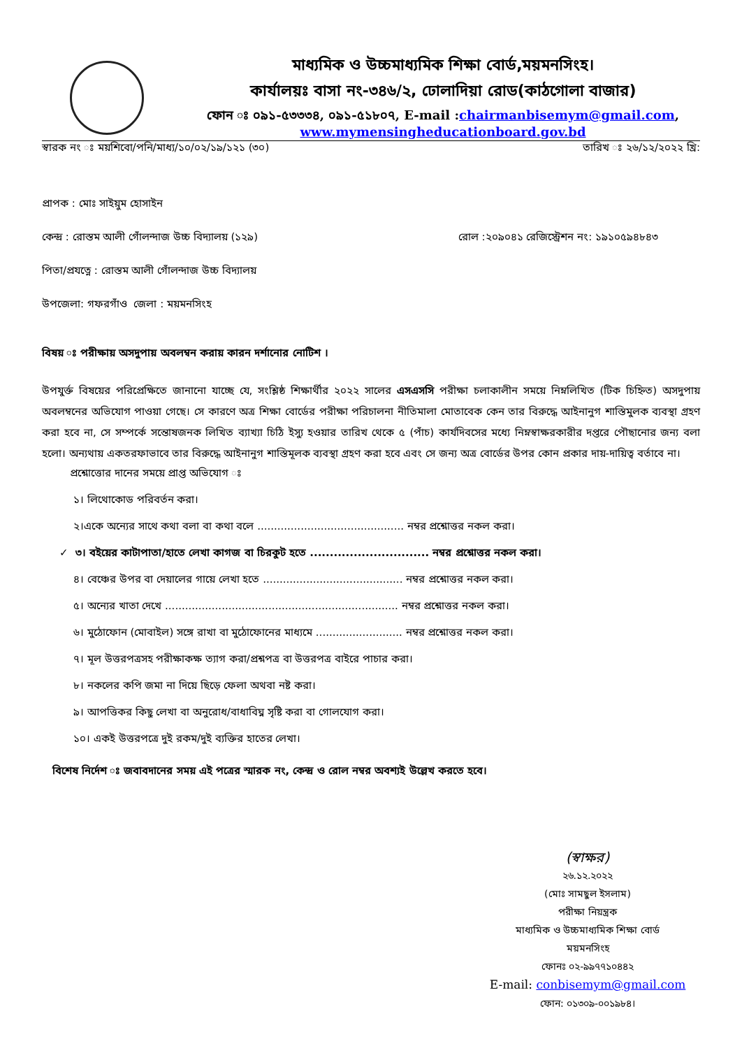মাধ্যমিক ও উচ্চমাধ্যমিক শিক্ষা বোর্ড,ময়মনসিংহ।
কার্যালয়ঃ বাসা নং-৩৪৬/২, ঢোলাদিয়া রোড(কাঠগোলা বাজার)
ফোন ঃ ০৯১-৫৩৩৩৪, ০৯১-৫১৮০৭, E-mail :chairmanbisemym@gmail.com,
www.mymensingheducationboard.gov.bd
স্বারক নং ঃ ময়শিবো/পনি/মাধ্য/১০/০২/১৯/১২১ (৩০) তারিখ ঃ ২৬/১২/২০২২ খ্রি:
প্রাপক : মোঃ সাইয়ুম হোসাইন
কেন্দ্র : রোস্তম আলী গোঁলন্দাজ উচ্চ বিদ্যালয় (১২৯) রোল :২০৯০৪১ রেজিস্ট্রেশন নং: ১৯১০৫৯৪৮৪৩
পিতা/প্রযত্নে : রোস্তম আলী গোঁলন্দাজ উচ্চ বিদ্যালয়
উপজেলা: গফরগাঁও জেলা : ময়মনসিংহ
বিষয় ঃ পরীক্ষায় অসদুপায় অবলম্বন করায় কারন দর্শানোর নোটিশ ।
উপযুর্ক্ত বিষয়ের পরিপ্রেক্ষিতে জানানো যাচ্ছে যে, সংশ্লিষ্ঠ শিক্ষার্থীর ২০২২ সালের এসএসসি পরীক্ষা চলাকালীন সময়ে নিম্নলিখিত (টিক চিহ্নিত) অসদুপায় অবলম্বনের অভিযোগ পাওয়া গেছে। সে কারণে অত্র শিক্ষা বোর্ডের পরীক্ষা পরিচালনা নীতিমালা মোতাবেক কেন তার বিরুদ্ধে আইনানুগ শাস্তিমুলক ব্যবস্থা গ্রহণ করা হবে না, সে সম্পর্কে সন্তোষজনক লিখিত ব্যাখ্যা চিঠি ইস্যু হওয়ার তারিখ থেকে ৫ (পাঁচ) কার্যদিবসের মধ্যে নিম্নস্বাক্ষরকারীর দপ্তরে পৌছানোর জন্য বলা হলো। অন্যথায় একতরফাভাবে তার বিরুদ্ধে আইনানুগ শাস্তিমূলক ব্যবস্থা গ্রহণ করা হবে এবং সে জন্য অত্র বোর্ডের উপর কোন প্রকার দায়-দায়িত্ব বর্তাবে না।
প্রশ্নোত্তোর দানের সময়ে প্রাপ্ত অভিযোগ ঃ
১। লিথোকোড পরিবর্তন করা।
২।একে অন্যের সাথে কথা বলা বা কথা বলে ............................................ নম্বর প্রশ্নোত্তর নকল করা।
✓ ৩। বইয়ের কাটাপাতা/হাতে লেখা কাগজ বা চিরকুট হতে .............................. নম্বর প্রশ্নোত্তর নকল করা।
৪। বেঞ্চের উপর বা দেয়ালের গায়ে লেখা হতে .......................................... নম্বর প্রশ্নোত্তর নকল করা।
৫। অন্যের খাতা দেখে ...................................................................... নম্বর প্রশ্নোত্তর নকল করা।
৬। মুঠোফোন (মোবাইল) সঙ্গে রাখা বা মুঠোফোনের মাধ্যমে .......................... নম্বর প্রশ্নোত্তর নকল করা।
৭। মূল উত্তরপত্রসহ পরীক্ষাকক্ষ ত্যাগ করা/প্রশ্নপত্র বা উত্তরপত্র বাইরে পাচার করা।
৮। নকলের কপি জমা না দিয়ে ছিড়ে ফেলা অথবা নষ্ট করা।
৯। আপত্তিকর কিছু লেখা বা অনুরোধ/বাধাবিঘ্ন সৃষ্টি করা বা গোলযোগ করা।
১০। একই উত্তরপত্রে দুই রকম/দুই ব্যক্তির হাতের লেখা।
বিশেষ নির্দেশ ঃ জবাবদানের সময় এই পত্রের স্মারক নং, কেন্দ্র ও রোল নম্বর অবশ্যই উল্লেখ করতে হবে।
(স্বাক্ষর)
২৬.১২.২০২২
(মোঃ সামছুল ইসলাম)
পরীক্ষা নিয়ন্ত্রক
মাধ্যমিক ও উচ্চমাধ্যমিক শিক্ষা বোর্ড
ময়মনসিংহ
ফোনঃ ০২-৯৯৭৭১০৪৪২
E-mail: conbisemym@gmail.com
ফোন: ০১৩০৯-০০১৯৮৪।